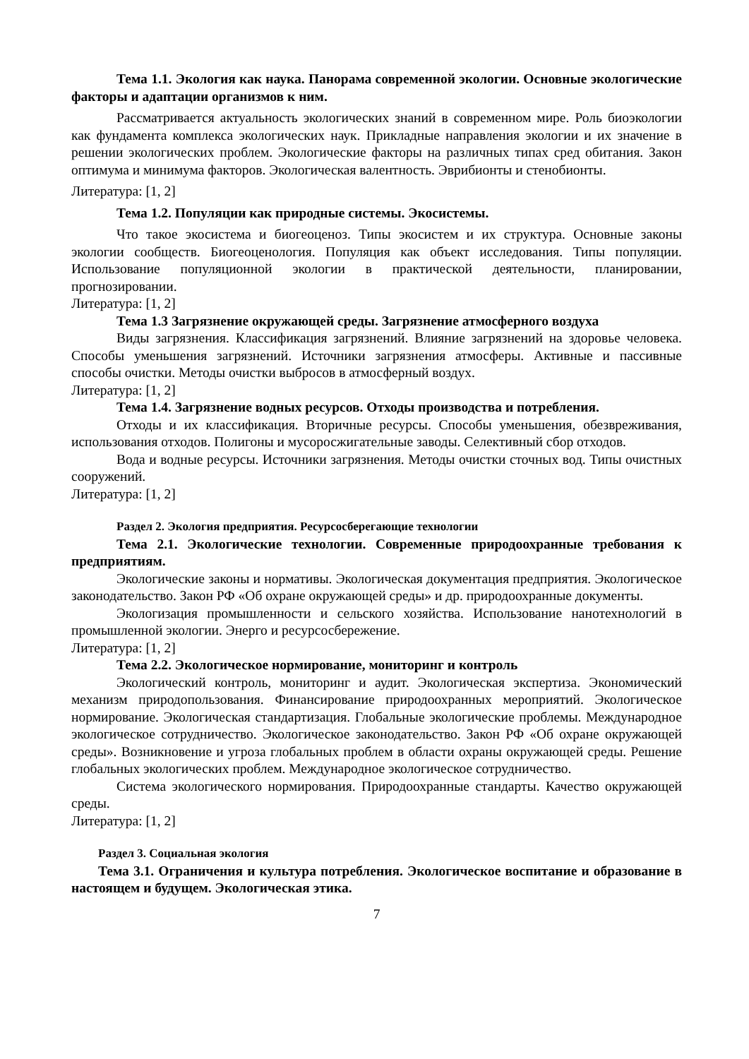Тема 1.1. Экология как наука. Панорама современной экологии. Основные экологические факторы и адаптации организмов к ним.
Рассматривается актуальность экологических знаний в современном мире. Роль биоэкологии как фундамента комплекса экологических наук. Прикладные направления экологии и их значение в решении экологических проблем. Экологические факторы на различных типах сред обитания. Закон оптимума и минимума факторов. Экологическая валентность. Эврибионты и стенобионты.
Литература: [1, 2]
Тема 1.2. Популяции как природные системы. Экосистемы.
Что такое экосистема и биогеоценоз. Типы экосистем и их структура. Основные законы экологии сообществ. Биогеоценология. Популяция как объект исследования. Типы популяции. Использование популяционной экологии в практической деятельности, планировании, прогнозировании.
Литература: [1, 2]
Тема 1.3 Загрязнение окружающей среды. Загрязнение атмосферного воздуха
Виды загрязнения. Классификация загрязнений. Влияние загрязнений на здоровье человека. Способы уменьшения загрязнений. Источники загрязнения атмосферы. Активные и пассивные способы очистки. Методы очистки выбросов в атмосферный воздух.
Литература: [1, 2]
Тема 1.4. Загрязнение водных ресурсов. Отходы производства и потребления.
Отходы и их классификация. Вторичные ресурсы. Способы уменьшения, обезвреживания, использования отходов. Полигоны и мусоросжигательные заводы. Селективный сбор отходов.
Вода и водные ресурсы. Источники загрязнения. Методы очистки сточных вод. Типы очистных сооружений.
Литература: [1, 2]
Раздел 2. Экология предприятия. Ресурсосберегающие технологии
Тема 2.1. Экологические технологии. Современные природоохранные требования к предприятиям.
Экологические законы и нормативы. Экологическая документация предприятия. Экологическое законодательство. Закон РФ «Об охране окружающей среды» и др. природоохранные документы.
Экологизация промышленности и сельского хозяйства. Использование нанотехнологий в промышленной экологии. Энерго и ресурсосбережение.
Литература: [1, 2]
Тема 2.2. Экологическое нормирование, мониторинг и контроль
Экологический контроль, мониторинг и аудит. Экологическая экспертиза. Экономический механизм природопользования. Финансирование природоохранных мероприятий. Экологическое нормирование. Экологическая стандартизация. Глобальные экологические проблемы. Международное экологическое сотрудничество. Экологическое законодательство. Закон РФ «Об охране окружающей среды». Возникновение и угроза глобальных проблем в области охраны окружающей среды. Решение глобальных экологических проблем. Международное экологическое сотрудничество.
Система экологического нормирования. Природоохранные стандарты. Качество окружающей среды.
Литература: [1, 2]
Раздел 3. Социальная экология
Тема 3.1. Ограничения и культура потребления. Экологическое воспитание и образование в настоящем и будущем. Экологическая этика.
7